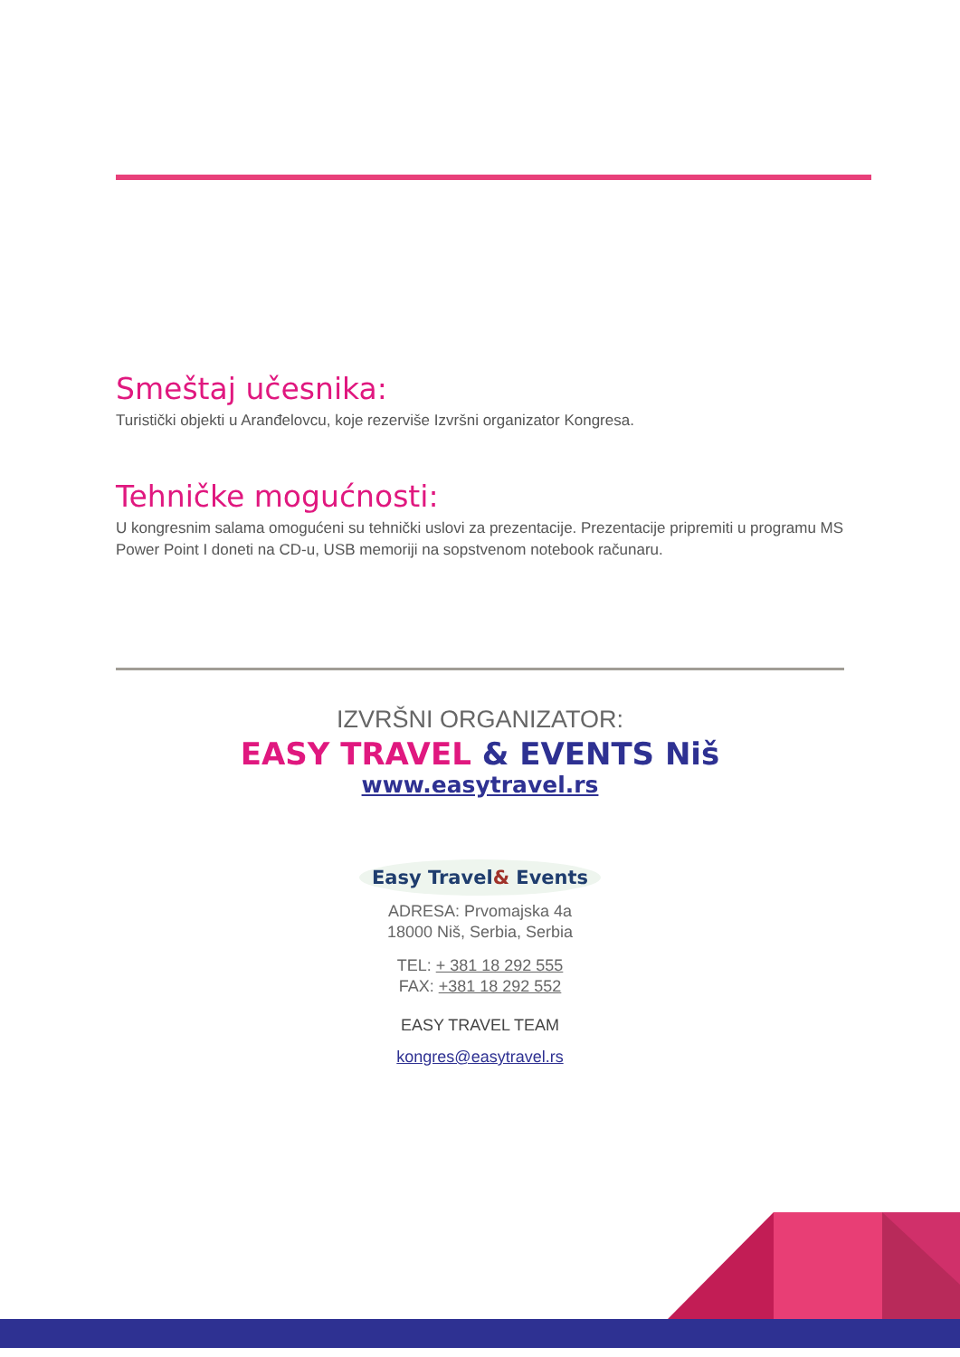Smeštaj učesnika:
Turistički objekti u Aranđelovcu, koje rezerviše Izvršni organizator Kongresa.
Tehničke mogućnosti:
U kongresnim salama omogućeni su tehnički uslovi za prezentacije. Prezentacije pripremiti u programu MS Power Point I doneti na CD-u, USB memoriji na sopstvenom notebook računaru.
IZVRŠNI ORGANIZATOR:
EASY TRAVEL & EVENTS Niš
www.easytravel.rs
Easy Travel& Events
ADRESA: Prvomajska 4a
18000 Niš, Serbia, Serbia
TEL: + 381 18 292 555
FAX: +381 18 292 552
EASY TRAVEL TEAM
kongres@easytravel.rs